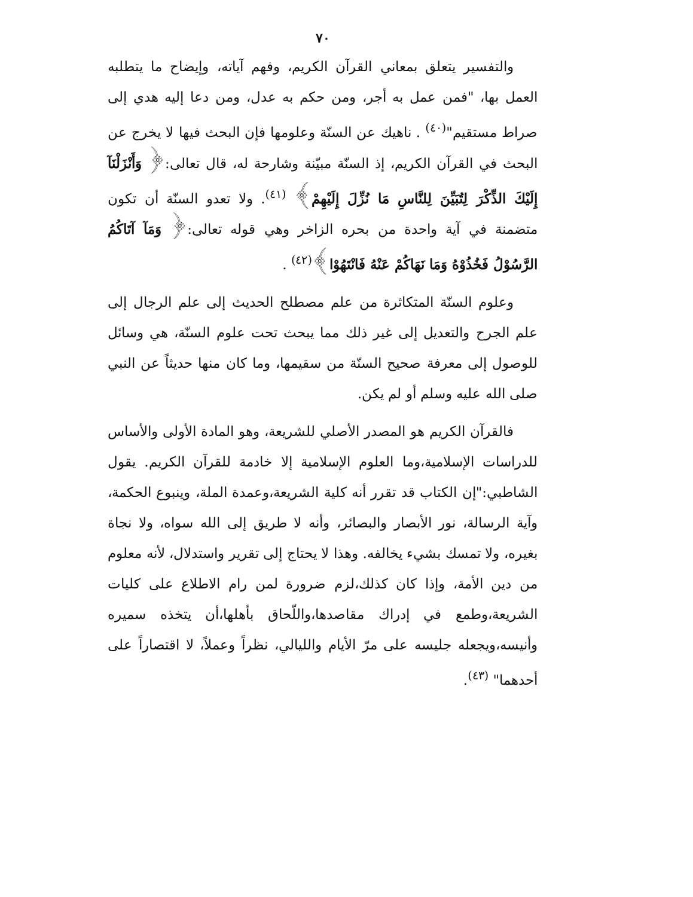٧٠
والتفسير يتعلق بمعاني القرآن الكريم، وفهم آياته، وإيضاح ما يتطلبه العمل بها، "فمن عمل به أجر، ومن حكم به عدل، ومن دعا إليه هدي إلى صراط مستقيم"<sup>(٤٠)</sup> . ناهيك عن السنّة وعلومها فإن البحث فيها لا يخرج عن البحث في القرآن الكريم، إذ السنّة مبيّنة وشارحة له، قال تعالى:﴿ وَأَنْزَلْنَآ إِلَيْكَ الذِّكْرَ لِتُبَيِّنَ لِلنَّاسِ مَا نُزِّلَ إِلَيْهِمْ﴾ <sup>(٤١)</sup>. ولا تعدو السنّة أن تكون متضمنة في آية واحدة من بحره الزاخر وهي قوله تعالى:﴿ وَمَآ آتَاكُمُ الرَّسُوْلُ فَخُذُوْهُ وَمَا نَهَاكُمْ عَنْهُ فَانْتَهُوْا﴾<sup>(٤٢)</sup> .
وعلوم السنّة المتكاثرة من علم مصطلح الحديث إلى علم الرجال إلى علم الجرح والتعديل إلى غير ذلك مما يبحث تحت علوم السنّة، هي وسائل للوصول إلى معرفة صحيح السنّة من سقيمها، وما كان منها حديثاً عن النبي صلى الله عليه وسلم أو لم يكن.
فالقرآن الكريم هو المصدر الأصلي للشريعة، وهو المادة الأولى والأساس للدراسات الإسلامية،وما العلوم الإسلامية إلا خادمة للقرآن الكريم. يقول الشاطبي:"إن الكتاب قد تقرر أنه كلية الشريعة،وعمدة الملة، وينبوع الحكمة، وآية الرسالة، نور الأبصار والبصائر، وأنه لا طريق إلى الله سواه، ولا نجاة بغيره، ولا تمسك بشيء يخالفه. وهذا لا يحتاج إلى تقرير واستدلال، لأنه معلوم من دين الأمة، وإذا كان كذلك،لزم ضرورة لمن رام الاطلاع على كليات الشريعة،وطمع في إدراك مقاصدها،واللّحاق بأهلها،أن يتخذه سميره وأنيسه،ويجعله جليسه على مرّ الأيام والليالي، نظراً وعملاً، لا اقتصاراً على أحدهما" <sup>(٤٣)</sup>.